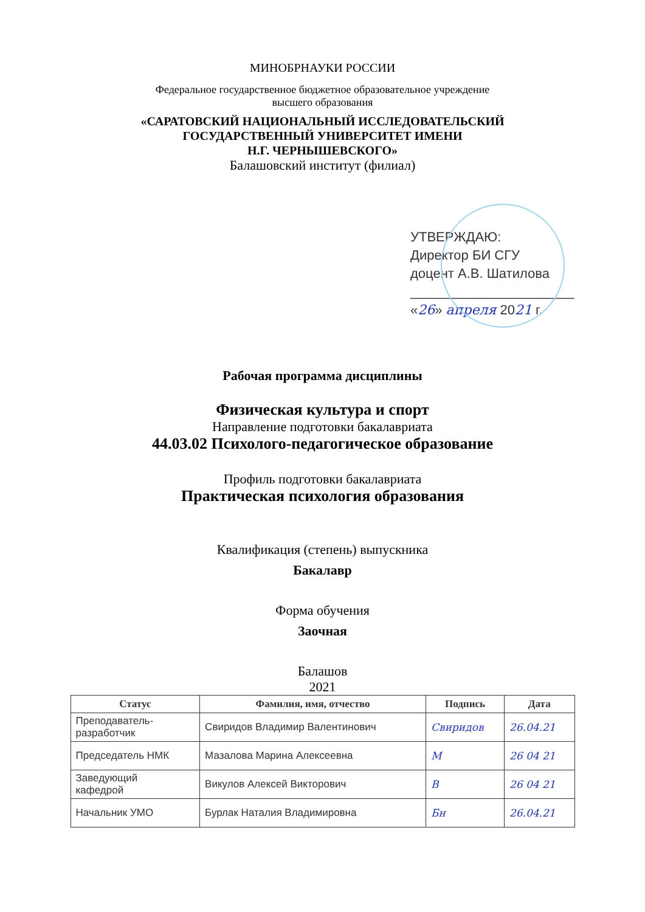МИНОБРНАУКИ РОССИИ
Федеральное государственное бюджетное образовательное учреждение
высшего образования
«САРАТОВСКИЙ НАЦИОНАЛЬНЫЙ ИССЛЕДОВАТЕЛЬСКИЙ
ГОСУДАРСТВЕННЫЙ УНИВЕРСИТЕТ ИМЕНИ
Н.Г. ЧЕРНЫШЕВСКОГО»
Балашовский институт (филиал)
УТВЕРЖДАЮ:
Директор БИ СГУ
доцент А.В. Шатилова
______________________
«26» апреля 2021 г.
Рабочая программа дисциплины
Физическая культура и спорт
Направление подготовки бакалавриата
44.03.02 Психолого-педагогическое образование
Профиль подготовки бакалавриата
Практическая психология образования
Квалификация (степень) выпускника
Бакалавр
Форма обучения
Заочная
Балашов
2021
| Статус | Фамилия, имя, отчество | Подпись | Дата |
| --- | --- | --- | --- |
| Преподаватель- разработчик | Свиридов Владимир Валентинович | Свиридов | 26.04.21 |
| Председатель НМК | Мазалова Марина Алексеевна | М | 26 04 21 |
| Заведующий кафедрой | Викулов Алексей Викторович | В | 26 04 21 |
| Начальник УМО | Бурлак Наталия Владимировна | Бн | 26.04.21 |